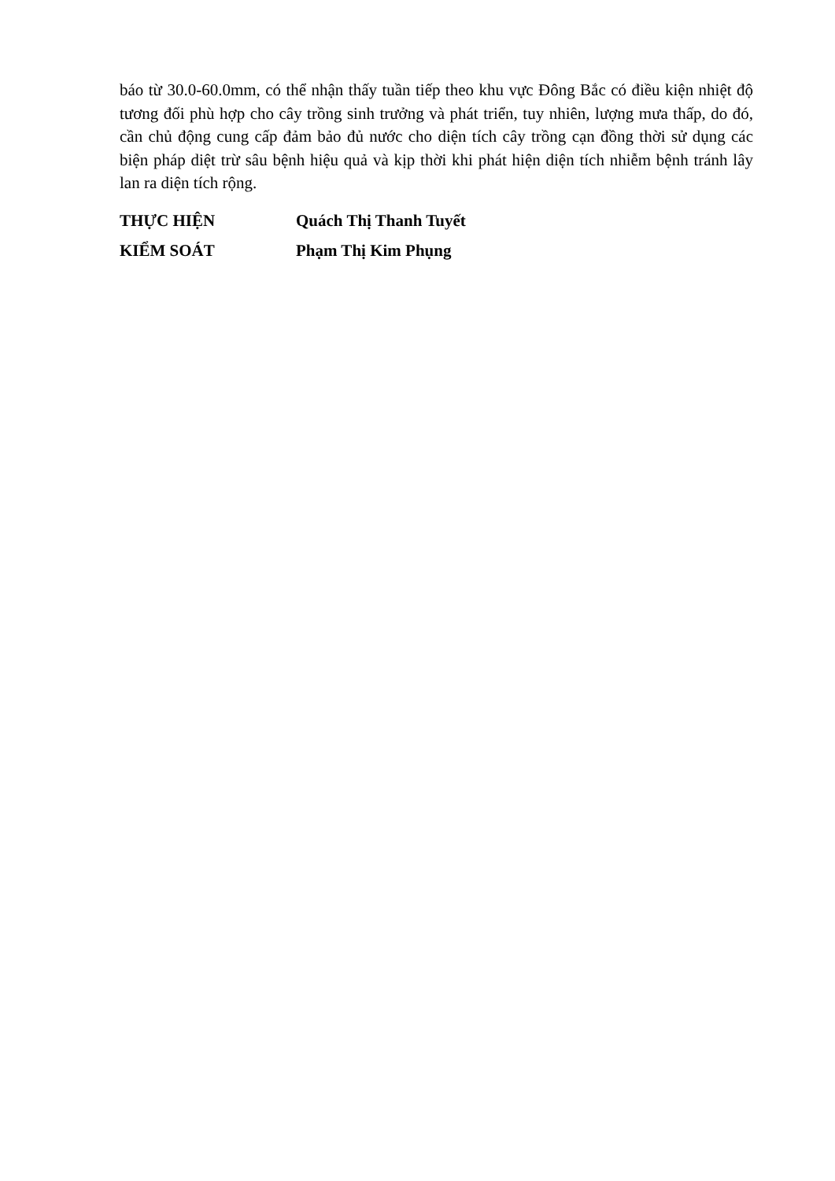báo từ 30.0-60.0mm, có thể nhận thấy tuần tiếp theo khu vực Đông Bắc có điều kiện nhiệt độ tương đối phù hợp cho cây trồng sinh trưởng và phát triển, tuy nhiên, lượng mưa thấp, do đó, cần chủ động cung cấp đảm bảo đủ nước cho diện tích cây trồng cạn đồng thời sử dụng các biện pháp diệt trừ sâu bệnh hiệu quả và kịp thời khi phát hiện diện tích nhiễm bệnh tránh lây lan ra diện tích rộng.
THỰC HIỆN Quách Thị Thanh Tuyết
KIỂM SOÁT Phạm Thị Kim Phụng